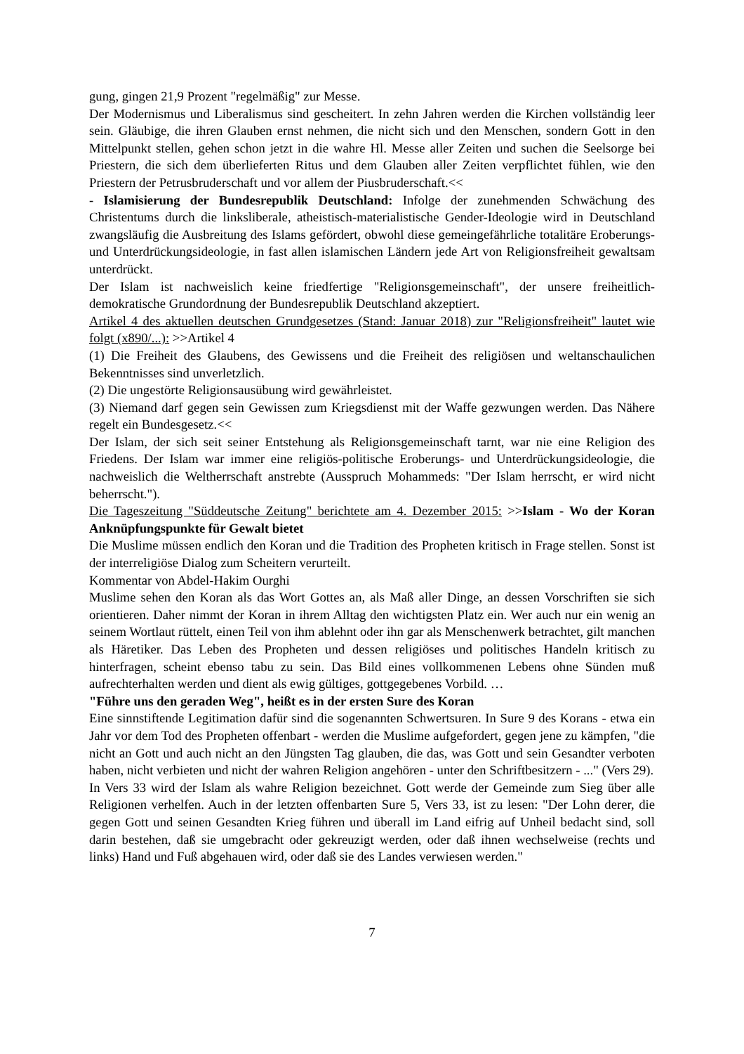gung, gingen 21,9 Prozent "regelmäßig" zur Messe.
Der Modernismus und Liberalismus sind gescheitert. In zehn Jahren werden die Kirchen vollständig leer sein. Gläubige, die ihren Glauben ernst nehmen, die nicht sich und den Menschen, sondern Gott in den Mittelpunkt stellen, gehen schon jetzt in die wahre Hl. Messe aller Zeiten und suchen die Seelsorge bei Priestern, die sich dem überlieferten Ritus und dem Glauben aller Zeiten verpflichtet fühlen, wie den Priestern der Petrusbruderschaft und vor allem der Piusbruderschaft.<<
- Islamisierung der Bundesrepublik Deutschland: Infolge der zunehmenden Schwächung des Christentums durch die linksliberale, atheistisch-materialistische Gender-Ideologie wird in Deutschland zwangsläufig die Ausbreitung des Islams gefördert, obwohl diese gemeingefährliche totalitäre Eroberungs- und Unterdrückungsideologie, in fast allen islamischen Ländern jede Art von Religionsfreiheit gewaltsam unterdrückt.
Der Islam ist nachweislich keine friedfertige "Religionsgemeinschaft", der unsere freiheitlich-demokratische Grundordnung der Bundesrepublik Deutschland akzeptiert.
Artikel 4 des aktuellen deutschen Grundgesetzes (Stand: Januar 2018) zur "Religionsfreiheit" lautet wie folgt (x890/...): >>Artikel 4
(1) Die Freiheit des Glaubens, des Gewissens und die Freiheit des religiösen und weltanschaulichen Bekenntnisses sind unverletzlich.
(2) Die ungestörte Religionsausübung wird gewährleistet.
(3) Niemand darf gegen sein Gewissen zum Kriegsdienst mit der Waffe gezwungen werden. Das Nähere regelt ein Bundesgesetz.<<
Der Islam, der sich seit seiner Entstehung als Religionsgemeinschaft tarnt, war nie eine Religion des Friedens. Der Islam war immer eine religiös-politische Eroberungs- und Unterdrückungsideologie, die nachweislich die Weltherrschaft anstrebte (Ausspruch Mohammeds: "Der Islam herrscht, er wird nicht beherrscht.").
Die Tageszeitung "Süddeutsche Zeitung" berichtete am 4. Dezember 2015: >>Islam - Wo der Koran Anknüpfungspunkte für Gewalt bietet
Die Muslime müssen endlich den Koran und die Tradition des Propheten kritisch in Frage stellen. Sonst ist der interreligiöse Dialog zum Scheitern verurteilt.
Kommentar von Abdel-Hakim Ourghi
Muslime sehen den Koran als das Wort Gottes an, als Maß aller Dinge, an dessen Vorschriften sie sich orientieren. Daher nimmt der Koran in ihrem Alltag den wichtigsten Platz ein. Wer auch nur ein wenig an seinem Wortlaut rüttelt, einen Teil von ihm ablehnt oder ihn gar als Menschenwerk betrachtet, gilt manchen als Häretiker. Das Leben des Propheten und dessen religiöses und politisches Handeln kritisch zu hinterfragen, scheint ebenso tabu zu sein. Das Bild eines vollkommenen Lebens ohne Sünden muß aufrechterhalten werden und dient als ewig gültiges, gottgegebenes Vorbild. …
"Führe uns den geraden Weg", heißt es in der ersten Sure des Koran
Eine sinnstiftende Legitimation dafür sind die sogenannten Schwertsuren. In Sure 9 des Korans - etwa ein Jahr vor dem Tod des Propheten offenbart - werden die Muslime aufgefordert, gegen jene zu kämpfen, "die nicht an Gott und auch nicht an den Jüngsten Tag glauben, die das, was Gott und sein Gesandter verboten haben, nicht verbieten und nicht der wahren Religion angehören - unter den Schriftbesitzern - ..." (Vers 29).
In Vers 33 wird der Islam als wahre Religion bezeichnet. Gott werde der Gemeinde zum Sieg über alle Religionen verhelfen. Auch in der letzten offenbarten Sure 5, Vers 33, ist zu lesen: "Der Lohn derer, die gegen Gott und seinen Gesandten Krieg führen und überall im Land eifrig auf Unheil bedacht sind, soll darin bestehen, daß sie umgebracht oder gekreuzigt werden, oder daß ihnen wechselweise (rechts und links) Hand und Fuß abgehauen wird, oder daß sie des Landes verwiesen werden."
7